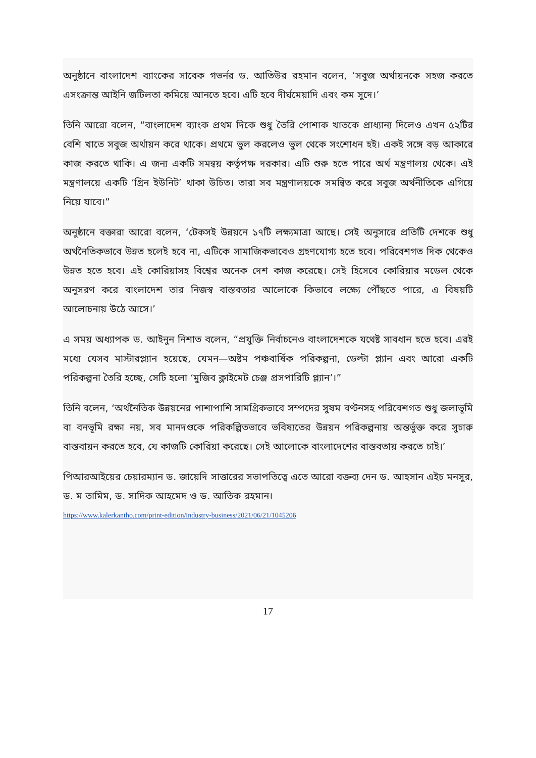অনুষ্ঠানে বাংলাদেশ ব্যাংকের সাবেক গভর্নর ড. আতিউর রহমান বলেন, ‘সবুজ অর্থায়নকে সহজ করতে এসংক্রান্ত আইনি জটিলতা কমিয়ে আনতে হবে। এটি হবে দীর্ঘমেয়াদি এবং কম সুদে।’
তিনি আরো বলেন, “বাংলাদেশ ব্যাংক প্রথম দিকে শুধু তৈরি পোশাক খাতকে প্রাধ্যান্য দিলেও এখন ৫২টির বেশি খাতে সবুজ অর্থায়ন করে থাকে। প্রথমে ভুল করলেও ভুল থেকে সংশোধন হই। একই সঙ্গে বড় আকারে কাজ করতে থাকি। এ জন্য একটি সমন্বয় কর্তৃপক্ষ দরকার। এটি শুরু হতে পারে অর্থ মন্ত্রণালয় থেকে। এই মন্ত্রণালয়ে একটি ‘গ্রিন ইউনিট’ থাকা উচিত। তারা সব মন্ত্রণালয়কে সমন্বিত করে সবুজ অর্থনীতিকে এগিয়ে নিয়ে যাবে।”
অনুষ্ঠানে বক্তারা আরো বলেন, ‘টেকসই উন্নয়নে ১৭টি লক্ষ্যমাত্রা আছে। সেই অনুসারে প্রতিটি দেশকে শুধু অর্থনৈতিকভাবে উন্নত হলেই হবে না, এটিকে সামাজিকভাবেও গ্রহণযোগ্য হতে হবে। পরিবেশগত দিক থেকেও উন্নত হতে হবে। এই কোরিয়াসহ বিশ্বের অনেক দেশ কাজ করেছে। সেই হিসেবে কোরিয়ার মডেল থেকে অনুসরণ করে বাংলাদেশ তার নিজস্ব বাস্তবতার আলোকে কিভাবে লক্ষ্যে পৌঁছতে পারে, এ বিষয়টি আলোচনায় উঠে আসে।’
এ সময় অধ্যাপক ড. আইনুন নিশাত বলেন, “প্রযুক্তি নির্বাচনেও বাংলাদেশকে যথেষ্ট সাবধান হতে হবে। এরই মধ্যে যেসব মাস্টারপ্ল্যান হয়েছে, যেমন—অষ্টম পঞ্চবার্ষিক পরিকল্পনা, ডেল্টা প্ল্যান এবং আরো একটি পরিকল্পনা তৈরি হচ্ছে, সেটি হলো ‘মুজিব ক্লাইমেট চেঞ্জ প্রসপারিটি প্ল্যান’।”
তিনি বলেন, ‘অর্থনৈতিক উন্নয়নের পাশাপাশি সামগ্রিকভাবে সম্পদের সুষম বণ্টনসহ পরিবেশগত শুধু জলাভূমি বা বনভূমি রক্ষা নয়, সব মানদণ্ডকে পরিকল্পিতভাবে ভবিষ্যতের উন্নয়ন পরিকল্পনায় অন্তর্ভুক্ত করে সুচারু বাস্তবায়ন করতে হবে, যে কাজটি কোরিয়া করেছে। সেই আলোকে বাংলাদেশের বাস্তবতায় করতে চাই।’
পিআরআইয়ের চেয়ারম্যান ড. জায়েদি সাত্তারের সভাপতিত্বে এতে আরো বক্তব্য দেন ড. আহসান এইচ মনসুর, ড. ম তামিম, ড. সাদিক আহমেদ ও ড. আতিক রহমান।
https://www.kalerkantho.com/print-edition/industry-business/2021/06/21/1045206
17